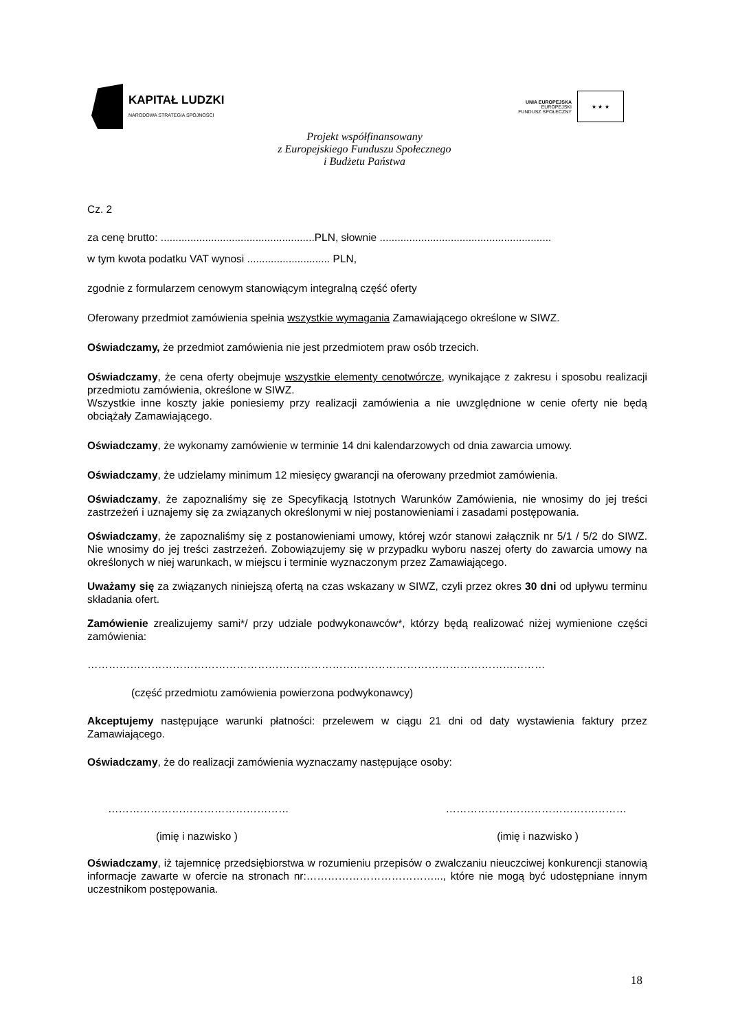KAPITAŁ LUDZKI
NARODOWA STRATEGIA SPÓJNOŚCI
UNIA EUROPEJSKA
EUROPEJSKI
FUNDUSZ SPOŁECZNY
★ ★ ★
Projekt współfinansowany
z Europejskiego Funduszu Społecznego
i Budżetu Państwa
Cz. 2
za cenę brutto: ....................................................PLN, słownie ..........................................................
w tym kwota podatku VAT wynosi ............................ PLN,
zgodnie z formularzem cenowym stanowiącym integralną część oferty
Oferowany przedmiot zamówienia spełnia wszystkie wymagania Zamawiającego określone w SIWZ.
Oświadczamy, że przedmiot zamówienia nie jest przedmiotem praw osób trzecich.
Oświadczamy, że cena oferty obejmuje wszystkie elementy cenotwórcze, wynikające z zakresu i sposobu realizacji przedmiotu zamówienia, określone w SIWZ.
Wszystkie inne koszty jakie poniesiemy przy realizacji zamówienia a nie uwzględnione w cenie oferty nie będą obciążały Zamawiającego.
Oświadczamy, że wykonamy zamówienie w terminie 14 dni kalendarzowych od dnia zawarcia umowy.
Oświadczamy, że udzielamy minimum 12 miesięcy gwarancji na oferowany przedmiot zamówienia.
Oświadczamy, że zapoznaliśmy się ze Specyfikacją Istotnych Warunków Zamówienia, nie wnosimy do jej treści zastrzeżeń i uznajemy się za związanych określonymi w niej postanowieniami i zasadami postępowania.
Oświadczamy, że zapoznaliśmy się z postanowieniami umowy, której wzór stanowi załącznik nr 5/1 / 5/2 do SIWZ. Nie wnosimy do jej treści zastrzeżeń. Zobowiązujemy się w przypadku wyboru naszej oferty do zawarcia umowy na określonych w niej warunkach, w miejscu i terminie wyznaczonym przez Zamawiającego.
Uważamy się za związanych niniejszą ofertą na czas wskazany w SIWZ, czyli przez okres 30 dni od upływu terminu składania ofert.
Zamówienie zrealizujemy sami*/ przy udziale podwykonawców*, którzy będą realizować niżej wymienione części zamówienia:
…………………………………………………………………………………………………………………
(część przedmiotu zamówienia powierzona podwykonawcy)
Akceptujemy następujące warunki płatności: przelewem w ciągu 21 dni od daty wystawienia faktury przez Zamawiającego.
Oświadczamy, że do realizacji zamówienia wyznaczamy następujące osoby:
…………………………………………… ……………………………………………
(imię i nazwisko ) (imię i nazwisko )
Oświadczamy, iż tajemnicę przedsiębiorstwa w rozumieniu przepisów o zwalczaniu nieuczciwej konkurencji stanowią informacje zawarte w ofercie na stronach nr:………………………………..., które nie mogą być udostępniane innym uczestnikom postępowania.
18